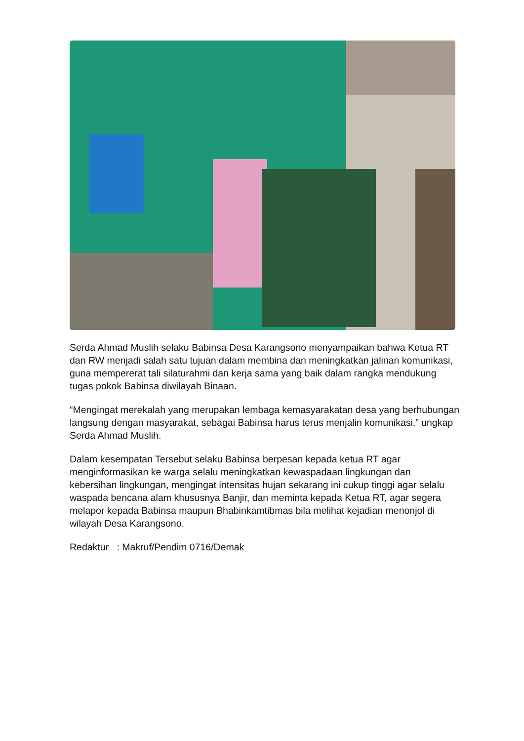Serda Ahmad Muslih selaku Babinsa Desa Karangsono menyampaikan bahwa Ketua RT dan RW menjadi salah satu tujuan dalam membina dan meningkatkan jalinan komunikasi, guna mempererat tali silaturahmi dan kerja sama yang baik dalam rangka mendukung tugas pokok Babinsa diwilayah Binaan.
“Mengingat merekalah yang merupakan lembaga kemasyarakatan desa yang berhubungan langsung dengan masyarakat, sebagai Babinsa harus terus menjalin komunikasi,” ungkap Serda Ahmad Muslih.
Dalam kesempatan Tersebut selaku Babinsa berpesan kepada ketua RT agar menginformasikan ke warga selalu meningkatkan kewaspadaan lingkungan dan kebersihan lingkungan, mengingat intensitas hujan sekarang ini cukup tinggi agar selalu waspada bencana alam khususnya Banjir, dan meminta kepada Ketua RT, agar segera melapor kepada Babinsa maupun Bhabinkamtibmas bila melihat kejadian menonjol di wilayah Desa Karangsono.
Redaktur : Makruf/Pendim 0716/Demak